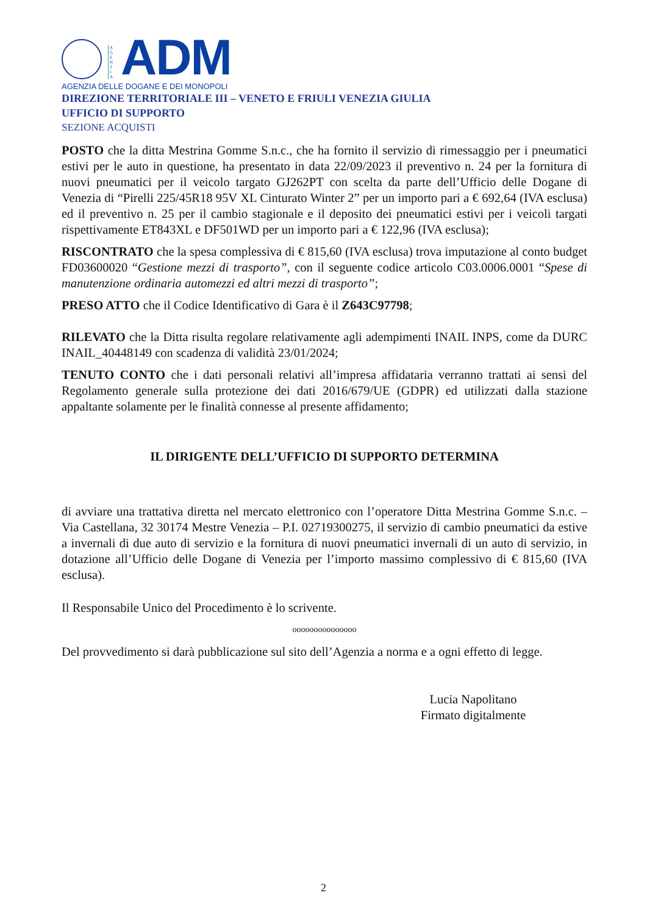A G E N Z I A
ADM
AGENZIA DELLE DOGANE E DEI MONOPOLI
DIREZIONE TERRITORIALE III – VENETO E FRIULI VENEZIA GIULIA
UFFICIO DI SUPPORTO
SEZIONE ACQUISTI
POSTO che la ditta Mestrina Gomme S.n.c., che ha fornito il servizio di rimessaggio per i pneumatici estivi per le auto in questione, ha presentato in data 22/09/2023 il preventivo n. 24 per la fornitura di nuovi pneumatici per il veicolo targato GJ262PT con scelta da parte dell’Ufficio delle Dogane di Venezia di “Pirelli 225/45R18 95V XL Cinturato Winter 2” per un importo pari a € 692,64 (IVA esclusa) ed il preventivo n. 25 per il cambio stagionale e il deposito dei pneumatici estivi per i veicoli targati rispettivamente ET843XL e DF501WD per un importo pari a € 122,96 (IVA esclusa);
RISCONTRATO che la spesa complessiva di € 815,60 (IVA esclusa) trova imputazione al conto budget FD03600020 “Gestione mezzi di trasporto”, con il seguente codice articolo C03.0006.0001 “Spese di manutenzione ordinaria automezzi ed altri mezzi di trasporto”;
PRESO ATTO che il Codice Identificativo di Gara è il Z643C97798;
RILEVATO che la Ditta risulta regolare relativamente agli adempimenti INAIL INPS, come da DURC INAIL_40448149 con scadenza di validità 23/01/2024;
TENUTO CONTO che i dati personali relativi all’impresa affidataria verranno trattati ai sensi del Regolamento generale sulla protezione dei dati 2016/679/UE (GDPR) ed utilizzati dalla stazione appaltante solamente per le finalità connesse al presente affidamento;
IL DIRIGENTE DELL’UFFICIO DI SUPPORTO DETERMINA
di avviare una trattativa diretta nel mercato elettronico con l’operatore Ditta Mestrina Gomme S.n.c. – Via Castellana, 32 30174 Mestre Venezia – P.I. 02719300275, il servizio di cambio pneumatici da estive a invernali di due auto di servizio e la fornitura di nuovi pneumatici invernali di un auto di servizio, in dotazione all’Ufficio delle Dogane di Venezia per l’importo massimo complessivo di € 815,60 (IVA esclusa).
Il Responsabile Unico del Procedimento è lo scrivente.
ooooooooooooooo
Del provvedimento si darà pubblicazione sul sito dell’Agenzia a norma e a ogni effetto di legge.
Lucia Napolitano
Firmato digitalmente
2